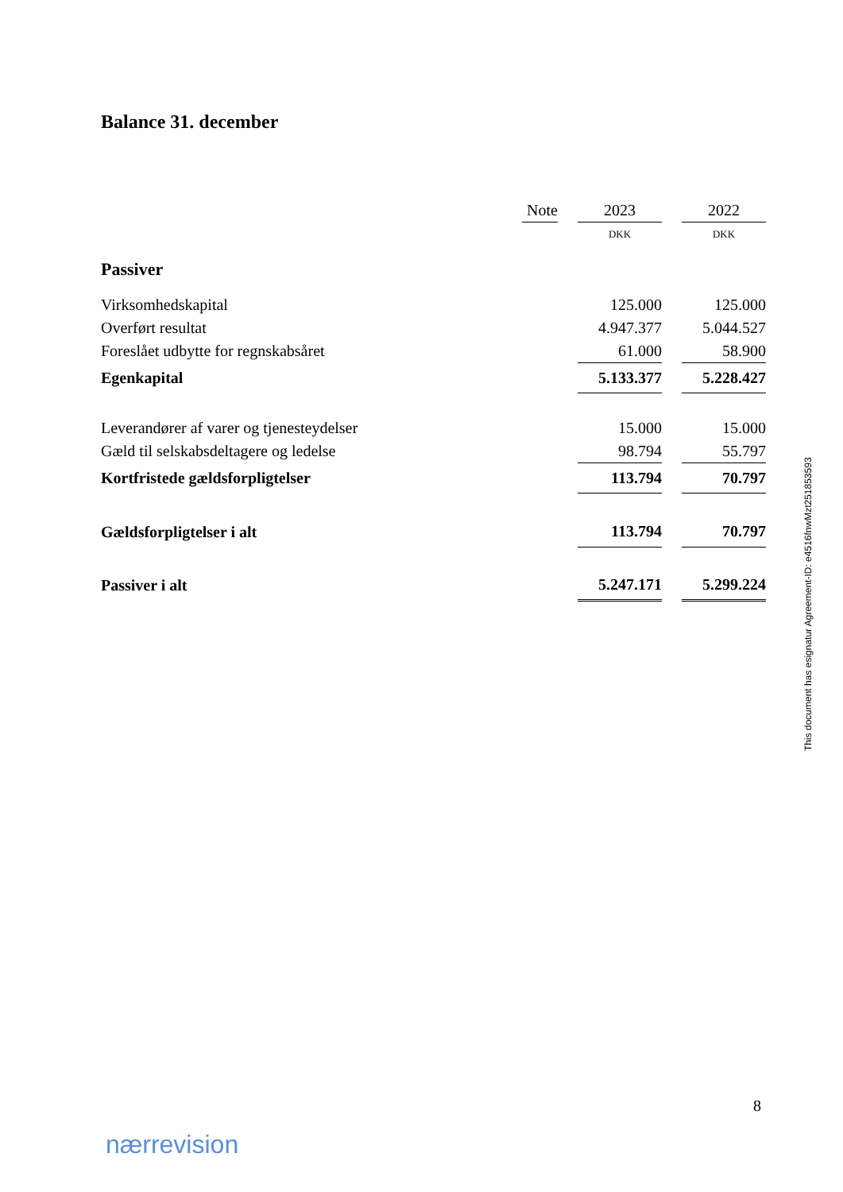Balance 31. december
| | Note | | 2023 | | 2022 |
| --- | --- | --- | --- | --- | --- |
| | | | DKK | | DKK |
| Passiver | | | | | |
| Virksomhedskapital | | | 125.000 | | 125.000 |
| Overført resultat | | | 4.947.377 | | 5.044.527 |
| Foreslået udbytte for regnskabsåret | | | 61.000 | | 58.900 |
| Egenkapital | | | 5.133.377 | | 5.228.427 |
| Leverandører af varer og tjenesteydelser | | | 15.000 | | 15.000 |
| Gæld til selskabsdeltagere og ledelse | | | 98.794 | | 55.797 |
| Kortfristede gældsforpligtelser | | | 113.794 | | 70.797 |
| Gældsforpligtelser i alt | | | 113.794 | | 70.797 |
| Passiver i alt | | | 5.247.171 | | 5.299.224 |
This document has esignatur Agreement-ID: e4516fnwMzt251853593
8
nærrevision